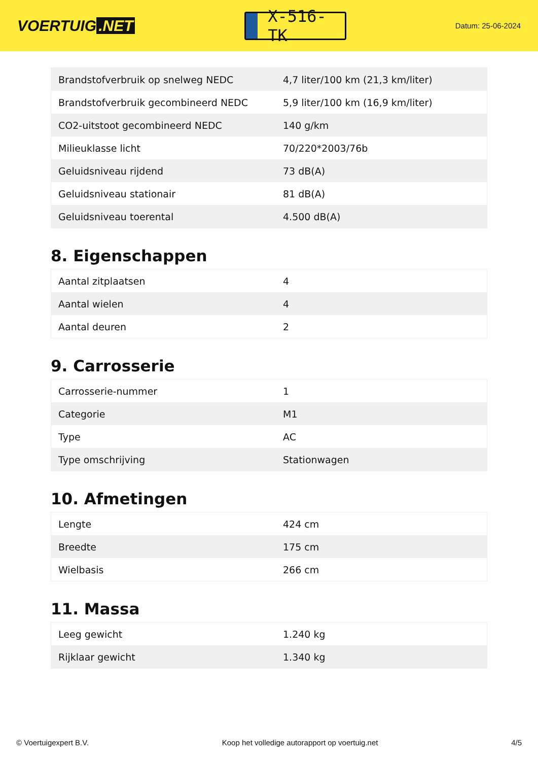VOERTUIG.NET
X-516-TK
Datum: 25-06-2024
| Brandstofverbruik op snelweg NEDC | 4,7 liter/100 km (21,3 km/liter) |
| Brandstofverbruik gecombineerd NEDC | 5,9 liter/100 km (16,9 km/liter) |
| CO2-uitstoot gecombineerd NEDC | 140 g/km |
| Milieuklasse licht | 70/220*2003/76b |
| Geluidsniveau rijdend | 73 dB(A) |
| Geluidsniveau stationair | 81 dB(A) |
| Geluidsniveau toerental | 4.500 dB(A) |
8. Eigenschappen
| Aantal zitplaatsen | 4 |
| Aantal wielen | 4 |
| Aantal deuren | 2 |
9. Carrosserie
| Carrosserie-nummer | 1 |
| Categorie | M1 |
| Type | AC |
| Type omschrijving | Stationwagen |
10. Afmetingen
| Lengte | 424 cm |
| Breedte | 175 cm |
| Wielbasis | 266 cm |
11. Massa
| Leeg gewicht | 1.240 kg |
| Rijklaar gewicht | 1.340 kg |
© Voertuigexpert B.V. Koop het volledige autorapport op voertuig.net 4/5